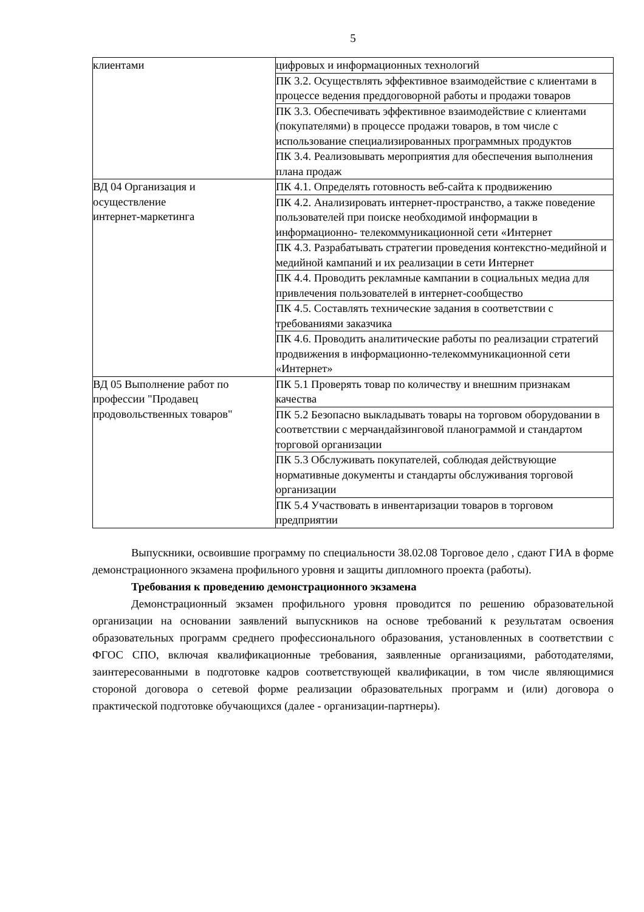5
| клиентами | цифровых и информационных технологий |
| | ПК 3.2. Осуществлять эффективное взаимодействие с клиентами в процессе ведения преддоговорной работы и продажи товаров |
| | ПК 3.3. Обеспечивать эффективное взаимодействие с клиентами (покупателями) в процессе продажи товаров, в том числе с использование специализированных программных продуктов |
| | ПК 3.4. Реализовывать мероприятия для обеспечения выполнения плана продаж |
| ВД 04 Организация и осуществление интернет-маркетинга | ПК 4.1. Определять готовность веб-сайта к продвижению |
| | ПК 4.2. Анализировать интернет-пространство, а также поведение пользователей при поиске необходимой информации в информационно- телекоммуникационной сети «Интернет |
| | ПК 4.3. Разрабатывать стратегии проведения контекстно-медийной и медийной кампаний и их реализации в сети Интернет |
| | ПК 4.4. Проводить рекламные кампании в социальных медиа для привлечения пользователей в интернет-сообщество |
| | ПК 4.5. Составлять технические задания в соответствии с требованиями заказчика |
| | ПК 4.6. Проводить аналитические работы по реализации стратегий продвижения в информационно-телекоммуникационной сети «Интернет» |
| ВД 05 Выполнение работ по профессии "Продавец продовольственных товаров" | ПК 5.1 Проверять товар по количеству и внешним признакам качества |
| | ПК 5.2 Безопасно выкладывать товары на торговом оборудовании в соответствии с мерчандайзинговой планограммой и стандартом торговой организации |
| | ПК 5.3 Обслуживать покупателей, соблюдая действующие нормативные документы и стандарты обслуживания торговой организации |
| | ПК 5.4 Участвовать в инвентаризации товаров в торговом предприятии |
Выпускники, освоившие программу по специальности 38.02.08 Торговое дело , сдают ГИА в форме демонстрационного экзамена профильного уровня и защиты дипломного проекта (работы).
Требования к проведению демонстрационного экзамена
Демонстрационный экзамен профильного уровня проводится по решению образовательной организации на основании заявлений выпускников на основе требований к результатам освоения образовательных программ среднего профессионального образования, установленных в соответствии с ФГОС СПО, включая квалификационные требования, заявленные организациями, работодателями, заинтересованными в подготовке кадров соответствующей квалификации, в том числе являющимися стороной договора о сетевой форме реализации образовательных программ и (или) договора о практической подготовке обучающихся (далее - организации-партнеры).